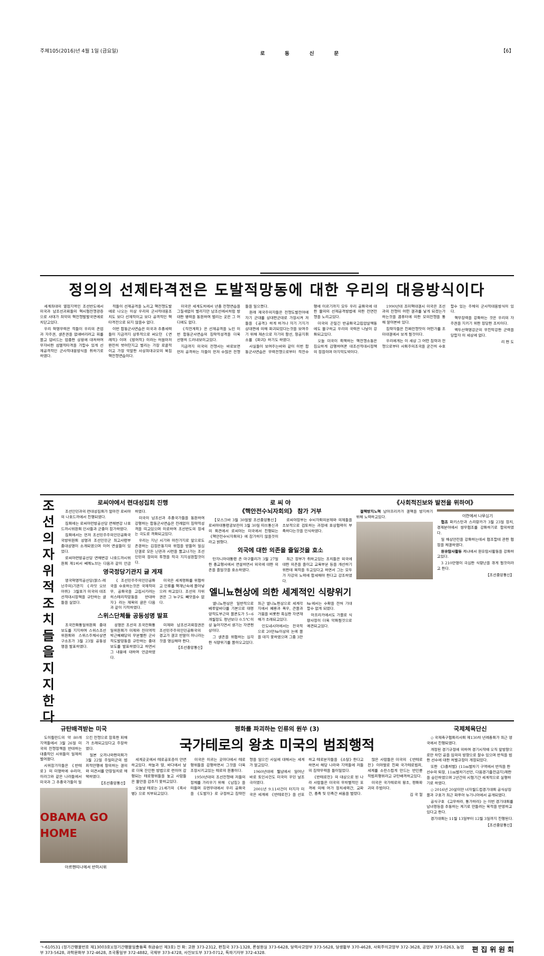주체105(2016)년 4월 1일 (금요일) 로동신문 【6】
정의의 선제타격전은 도발적망동에 대한 우리의 대응방식이다
세계최대의 열점지역인 조선반도에서 미국과 남조선괴뢰들의 핵시험전쟁광증으로 사태가 최악의 핵전쟁발발국면에로 치닫고있다.
우리 혁명무력은 적들이 우리의 존엄과 자주권, 생존권을 없애버리려고 피를 물고 덤비드는 엄중한 상황에 대처하여 무자비한 섬멸적타격을 가할수 있게 선제공격적인 군사적대응방식을 취하기로 하였다.
적들이 선제공격을 노리고 핵전쟁도발에로 나오는 이상 우리의 군사적대응조치도 보다 선제적이고 보다 공격적인 핵타격전으로 되지 않을수 없다.
이번 합동군사연습은 미국과 추종세력들이 지금까지 상투적으로 써오던 《연례적》이며 《방어적》이라는 허울마저 완전히 벗어던지고 벌리는 가장 로골적이고 가장 악랄한 사상최대규모의 북침핵전쟁연습이다.
미국은 세계도처에서 년중 전쟁연습을 그칠새없이 벌리지만 남조선에서처럼 방대한 병력을 동원하여 벌리는 곳은 그 어디에도 없다.
《작전계획》은 선제공격을 노린 이번 합동군사연습의 침략적성격을 더욱 선명히 드러내보이고있다.
지금까지 미국의 전쟁사는 바로보면 먼저 공격하는 자들이 먼저 수많은 전쟁들을 일으켰다.
원래 제국주의자들은 전쟁도발전야에 자기 군대를 상대편군대로 가장시켜 저들을 《공격》하게 하거나 자기 기지가 상대편에 의해 파괴되었다는것을 보여주기 위해 제손으로 자기의 함선, 항공지휘소를 《파괴》하기도 하였다.
사실들이 보여주는바와 같이 이번 합동군사연습은 무력전쟁으로부터 적전수행에 이르기까지 모두 우리 공화국에 대한 불의의 선제공격방법에 의한 전면전쟁을 노리고있다.
미국의 끈질긴 반공화국고립압살책동에도 불구하고 우리의 국력은 나날이 강화되고있다.
오늘 미국이 획책하는 핵전쟁소동은 침요하게 감행하여온 대조선적대시정책의 정점이며 마지막도박이다.
1990년대 조미핵대결시 미국은 조선과의 전쟁이 어떤 결과를 낳게 되겠는가 하는것을 콤퓨터에 의한 모의전쟁을 통해 알아본바 있다.
침략자들은 진짜전쟁맛이 어떤가를 조미대결에서 보게 될것이다.
우리에게는 이 세상 그 어떤 침략과 전쟁으로부터 사회주의조국을 굳건히 수호할수 있는 주체의 군사적대응방식이 있다.
핵무장력을 강화하는 것은 우리의 자주권을 지키기 위한 정당한 조치이다.
백두산혁명강군의 무진막강한 군력을 당할자 이 세상에 없다.
리 현 도
조선의 자위적 조치들을 지지한다
로씨야에서 련대성집회 진행
조선인민과의 련대성집회가 얼마전 로씨야의 나호드까에서 진행되였다.
집회에는 로씨야런방공산당 연해변강 나호드까시위원회 인사들과 군중이 참가하였다.
집회에서는 먼저 조선민주주의인민공화국 국방위원회 성명과 조선인민군 최고사령부 중대성명이 소개되였으며 이어 연설들이 있었다.
로씨야련방공산당 연해변강 나호드까시위원회 제1비서 쎄께노브는 다음과 같이 언급하였다.
미국이 남조선과 추종국가들을 동원하여 강행하는 합동군사연습은 전례없이 침략적성격을 띠고있으며 이로하여 조선반도의 정세는 극도로 격화되고있다.
우리는 지난 시기와 마찬가지로 앞으로도 존경하는 김정은동지의 위업을 받들어 일심단결로 모든 난관과 시련을 뚫고나가는 조선인민의 정의의 투쟁을 적극 지지성원할것이다.
영국정당기관지 글 게재
영국혁명적공산당(맑스-레닌주의)기관지 《라잇 오브 마뤼》 3월호가 미국의 대조선적대시정책을 규탄하는 글들을 실었다.
《조선민주주의인민공화국을 수호하는것은 국제적의무, 공화국을 고립시키려는 히스테리적망동을 반대하자》라는 제목의 글은 다음과 같이 지적하였다.
미국은 세계평화를 위협하고 인류를 핵재난속에 몰아넣으려 하고있다. 조선의 자위권은 그 누구도 빼앗을수 없다.
스위스단체들 공동성명 발표
조국전화통일위원회 중대보도를 지지하여 스위스조선위원회와 스위스주체사상연구소조가 3월 23일 공동성명을 발표하였다.
성명은 조선의 조국전화통일위원회가 미제와 친미역적박근혜패당의 무분별한 군사적도발망동을 규탄하는 중대보도를 발표하였다고 하면서 그 내용에 대하여 언급하였다.
미제와 남조선괴뢰정권은 조선민주주의인민공화국의 경고가 결코 빈말이 아니라는것을 명심해야 한다.
【조선중앙통신】
로 씨 야
《핵안전수뇌자회의》 참가 거부
【모스크바 3월 30일발 조선중앙통신】로씨야대통령궁보란이 3월 30일 따쓰통신과의 회견에서 로씨야는 미국에서 진행되는 《핵안전수뇌자회의》에 참가하지 않을것이라고 밝혔다.
로씨야정부는 수뇌자회의문제와 의제들을 초보적으로 검토하는 과정에 호상협력이 부족하다는것을 인식하였다.
외국에 대한 의존을 줄일것을 호소
탄자니아대통령 존 마구풀리가 3월 27일 한 종교행사에서 연설하면서 외국에 대한 의존을 줄일것을 호소하였다.
최근 정부가 취하고있는 조치들은 외국에 대한 의존을 줄이고 교육부문 등을 개선하기 위한데 목적을 두고있다고 하면서 그는 모두가 자강의 노력에 합세해야 한다고 강조하였다.
엘니뇨현상에 의한 세계적인 식량위기
엘니뇨현상은 일반적으로 베루앞바다를 기본으로 태평양적도부근의 물온도가 5~6개월정도 평년보다 0.5℃이상 높아지면서 생기는 자연현상이다.
그 생존을 위협하는 심각한 식량위기를 몰아오고있다. 최근 엘니뇨현상으로 세계각지에서 폐룡과 폭우, 큰물과 가뭄을 비롯한 혹심한 자연재해가 초래되고있다.
인도네시아에서는 전국적으로 20만㏊이상의 논에 물을 대지 못하였으며 그중 3만㏊에서는 수확을 전혀 기대할수 없게 되였다.
아프리카에서도 가물로 식량사정이 더욱 악화될것으로 예견되고있다.
《사회적진보와 발전을 위하여》
결핵방지노력 남아프리카가 결핵을 방지하기 위해 노력하고있다.
이란에서 나무심기
협조 파키스탄과 스리랑카가 3월 23일 정치, 경제분야에서 쌍무협조를 강화하기로 합의하였다.
일 해상안전을 강화하는데서 협조할데 관한 협정을 체결하였다.
원유탐사활동 케냐에서 원유탐사활동을 강화하고있다.
3 210만명이 극심한 식량난을 겪게 될것이라고 한다.
【조선중앙통신】
규탄배격받는 미국
도이췰란드의 약 80개 지역들에서 3월 26일 미국의 전쟁정책을 반대하는 대중적인 시위들이 일제히 벌어졌다.
시위참가자들은 《반테로》의 미명하에 수리아, 이라크와 같은 나라들에서 미국과 그 추종국가들이 일으킨 전쟁으로 참혹한 피해가 초래되고있다고 주장하였다.
일본 오끼나와현의회가 3월 22일 주일미군의 범죄적만행에 항의하는 결의와 의견서를 만장일치로 채택하였다.
【조선중앙통신】
OBAMA GO HOME
아르헨띠나에서 반미시위
평화를 파괴하는 인류의 원쑤 (3)
국가테로의 왕초 미국의 범죄행적
세계곳곳에서 테로공포증이 만연하고있다. 하늘과 땅, 바다에서 날로 더욱 잔인한 방법으로 련이어 감행되는 테로행위들을 놓고 사람들은 불안을 감추지 못하고있다.
오늘날 테로는 21세기의 《흑사병》으로 치부되고있다.
미국은 이르는 곳마다에서 테로행위들을 감행하면서 그것을 더욱 조장시키고있는 테로의 원흉이다.
1950년대의 조선전쟁때 저들의 정체를 가리우기 위해 《남침》을 떠들며 유엔무대에서 우리 공화국을 《도발자》로 규정하고 침략전쟁을 일으킨 사실에 대해서는 세계가 알고있다.
1960년대에 웰남에서 일어난 바로 토인사건도 미국이 꾸민 날조극이였다.
2001년 9.11사건이 터지자 미국은 세계에 《반테로전》을 선포하고 테로분자들을 《소탕》한다고 하면서 해당 나라와 지역들에 저들의 침략무력을 들이밀었다.
《반테로전》의 대상으로 된 나라 사람들은 미국의 무차별적인 포격에 의해 어가 정치세력간, 교파간, 종족 및 민족간 싸움을 벌렸다.
많은 사람들은 미국의 《반테로전》이야말로 진짜 국가테로범죄, 세계를 소란스럽게 만드는 반인륜적범죄행위라고 규탄배격하고있다.
미국은 국가테로의 왕초, 평화파괴의 주범이다.
김 국 철
국제체육단신
◇ 국제축구협회리사회 제130차 년례총회가 최근 영국에서 진행되였다.
개정된 경기규정에 의하여 경기시작때 오직 앞방향으로만 차던 공을 임의의 방향으로 찰수 있으며 반칙을 범한 선수에 대한 처벌규정이 개정되었다.
또한 《3중처벌》(11m벌차기 구역에서 반칙을 한 선수의 퇴장, 11m벌차기선언, 다음경기출전금지)제한을 승인하였으며 2년간의 시험기간 세계적으로 실행하기로 하였다.
◇ 2016년 20살미만 녀자월드컵경기대회 공식상징물과 구호가 최근 파푸아 뉴기니아에서 공개되였다.
공식구호 《고무하라, 통가하라》는 이번 경기대회를 남녀평등을 추동하는 계기로 만들려는 목적을 반영하고있다고 한다.
경기대회는 11월 13일부터 12월 3일까지 진행된다.
【조선중앙통신】
ㄱ-610531 (정기간행물번호 제13003호)(정기간행물일출등록 취급승인 제3호) 전 화: 교환 373-2312, 편집국 373-1328, 론설원실 373-6428, 당력사교양부 373-5628, 당생활부 370-4628, 사회주의교양부 372-3628, 공업부 373-0263, 농업부 373-5628, 과학문화부 372-4628, 조국통일부 372-4882, 국제부 373-4728, 사진보도부 373-0712, 특파기자부 372-4328. 편 집 위 원 회